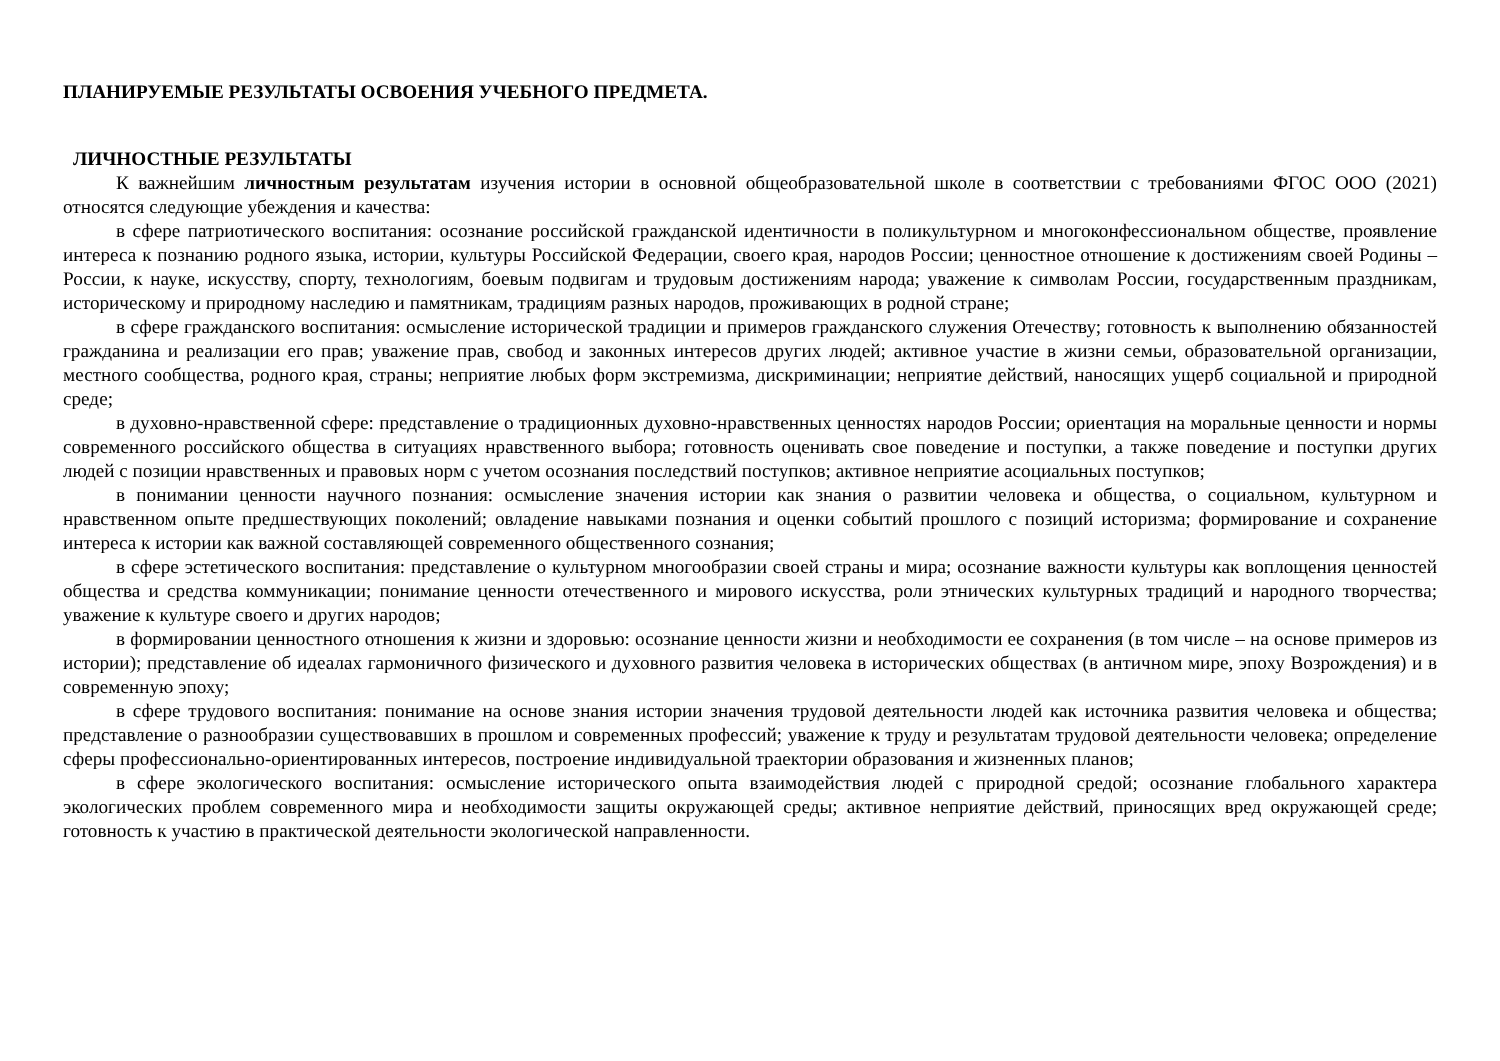ПЛАНИРУЕМЫЕ РЕЗУЛЬТАТЫ ОСВОЕНИЯ УЧЕБНОГО ПРЕДМЕТА.
ЛИЧНОСТНЫЕ РЕЗУЛЬТАТЫ
К важнейшим личностным результатам изучения истории в основной общеобразовательной школе в соответствии с требованиями ФГОС ООО (2021) относятся следующие убеждения и качества:
в сфере патриотического воспитания: осознание российской гражданской идентичности в поликультурном и многоконфессиональном обществе, проявление интереса к познанию родного языка, истории, культуры Российской Федерации, своего края, народов России; ценностное отношение к достижениям своей Родины – России, к науке, искусству, спорту, технологиям, боевым подвигам и трудовым достижениям народа; уважение к символам России, государственным праздникам, историческому и природному наследию и памятникам, традициям разных народов, проживающих в родной стране;
в сфере гражданского воспитания: осмысление исторической традиции и примеров гражданского служения Отечеству; готовность к выполнению обязанностей гражданина и реализации его прав; уважение прав, свобод и законных интересов других людей; активное участие в жизни семьи, образовательной организации, местного сообщества, родного края, страны; неприятие любых форм экстремизма, дискриминации; неприятие действий, наносящих ущерб социальной и природной среде;
в духовно-нравственной сфере: представление о традиционных духовно-нравственных ценностях народов России; ориентация на моральные ценности и нормы современного российского общества в ситуациях нравственного выбора; готовность оценивать свое поведение и поступки, а также поведение и поступки других людей с позиции нравственных и правовых норм с учетом осознания последствий поступков; активное неприятие асоциальных поступков;
в понимании ценности научного познания: осмысление значения истории как знания о развитии человека и общества, о социальном, культурном и нравственном опыте предшествующих поколений; овладение навыками познания и оценки событий прошлого с позиций историзма; формирование и сохранение интереса к истории как важной составляющей современного общественного сознания;
в сфере эстетического воспитания: представление о культурном многообразии своей страны и мира; осознание важности культуры как воплощения ценностей общества и средства коммуникации; понимание ценности отечественного и мирового искусства, роли этнических культурных традиций и народного творчества; уважение к культуре своего и других народов;
в формировании ценностного отношения к жизни и здоровью: осознание ценности жизни и необходимости ее сохранения (в том числе – на основе примеров из истории); представление об идеалах гармоничного физического и духовного развития человека в исторических обществах (в античном мире, эпоху Возрождения) и в современную эпоху;
в сфере трудового воспитания: понимание на основе знания истории значения трудовой деятельности людей как источника развития человека и общества; представление о разнообразии существовавших в прошлом и современных профессий; уважение к труду и результатам трудовой деятельности человека; определение сферы профессионально-ориентированных интересов, построение индивидуальной траектории образования и жизненных планов;
в сфере экологического воспитания: осмысление исторического опыта взаимодействия людей с природной средой; осознание глобального характера экологических проблем современного мира и необходимости защиты окружающей среды; активное неприятие действий, приносящих вред окружающей среде; готовность к участию в практической деятельности экологической направленности.